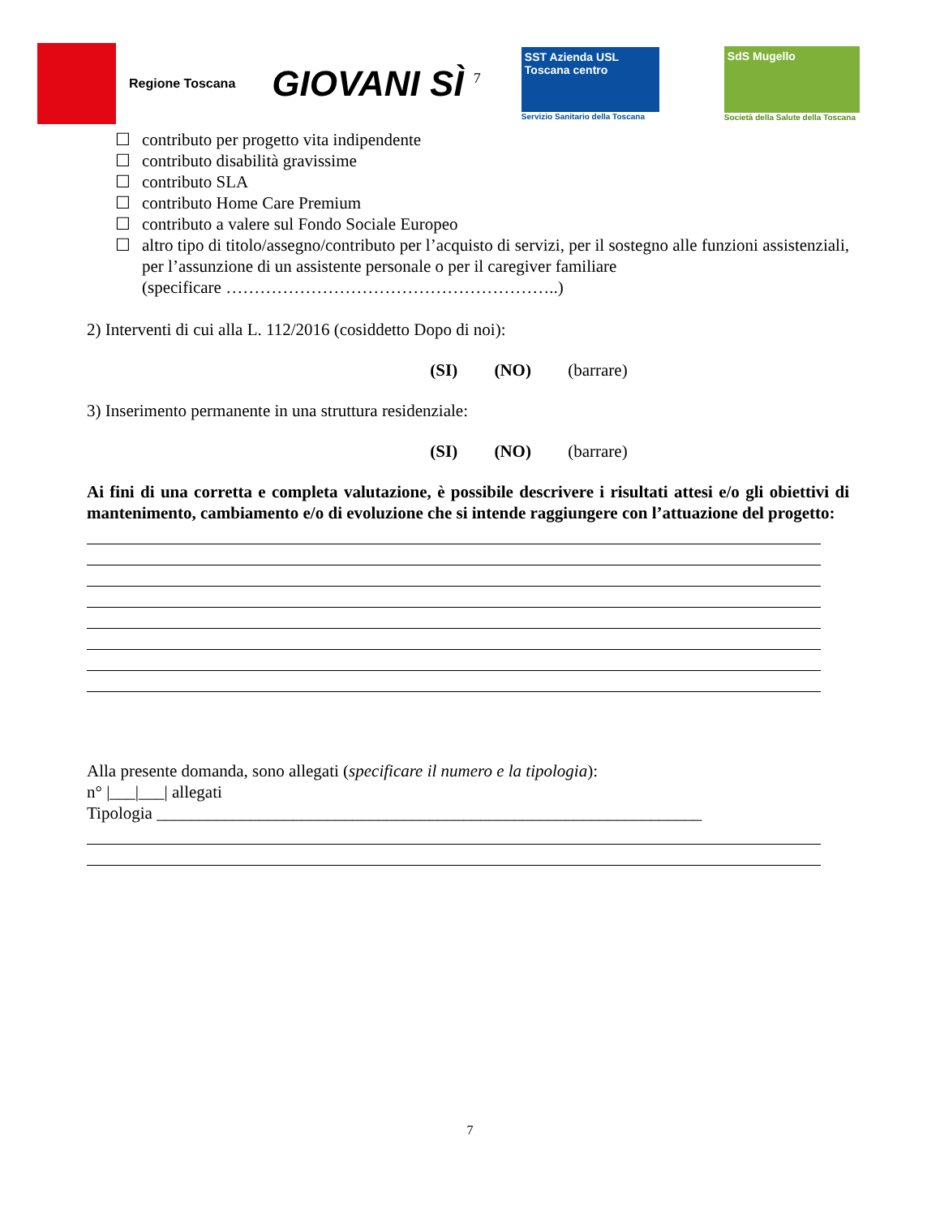Regione Toscana
GIOVANI SÌ <sup>7</sup>
SST Azienda USL Toscana centro
Servizio Sanitario della Toscana
SdS Mugello
Società della Salute della Toscana
☐ contributo per progetto vita indipendente
☐ contributo disabilità gravissime
☐ contributo SLA
☐ contributo Home Care Premium
☐ contributo a valere sul Fondo Sociale Europeo
☐ altro tipo di titolo/assegno/contributo per l’acquisto di servizi, per il sostegno alle funzioni assistenziali, per l’assunzione di un assistente personale o per il caregiver familiare
(specificare …………………………………………………..)
2) Interventi di cui alla L. 112/2016 (cosiddetto Dopo di noi):
(SI) (NO) (barrare)
3) Inserimento permanente in una struttura residenziale:
(SI) (NO) (barrare)
Ai fini di una corretta e completa valutazione, è possibile descrivere i risultati attesi e/o gli obiettivi di mantenimento, cambiamento e/o di evoluzione che si intende raggiungere con l’attuazione del progetto:
Alla presente domanda, sono allegati (specificare il numero e la tipologia):
n° |___|___| allegati
Tipologia ________________________________________________________________
7